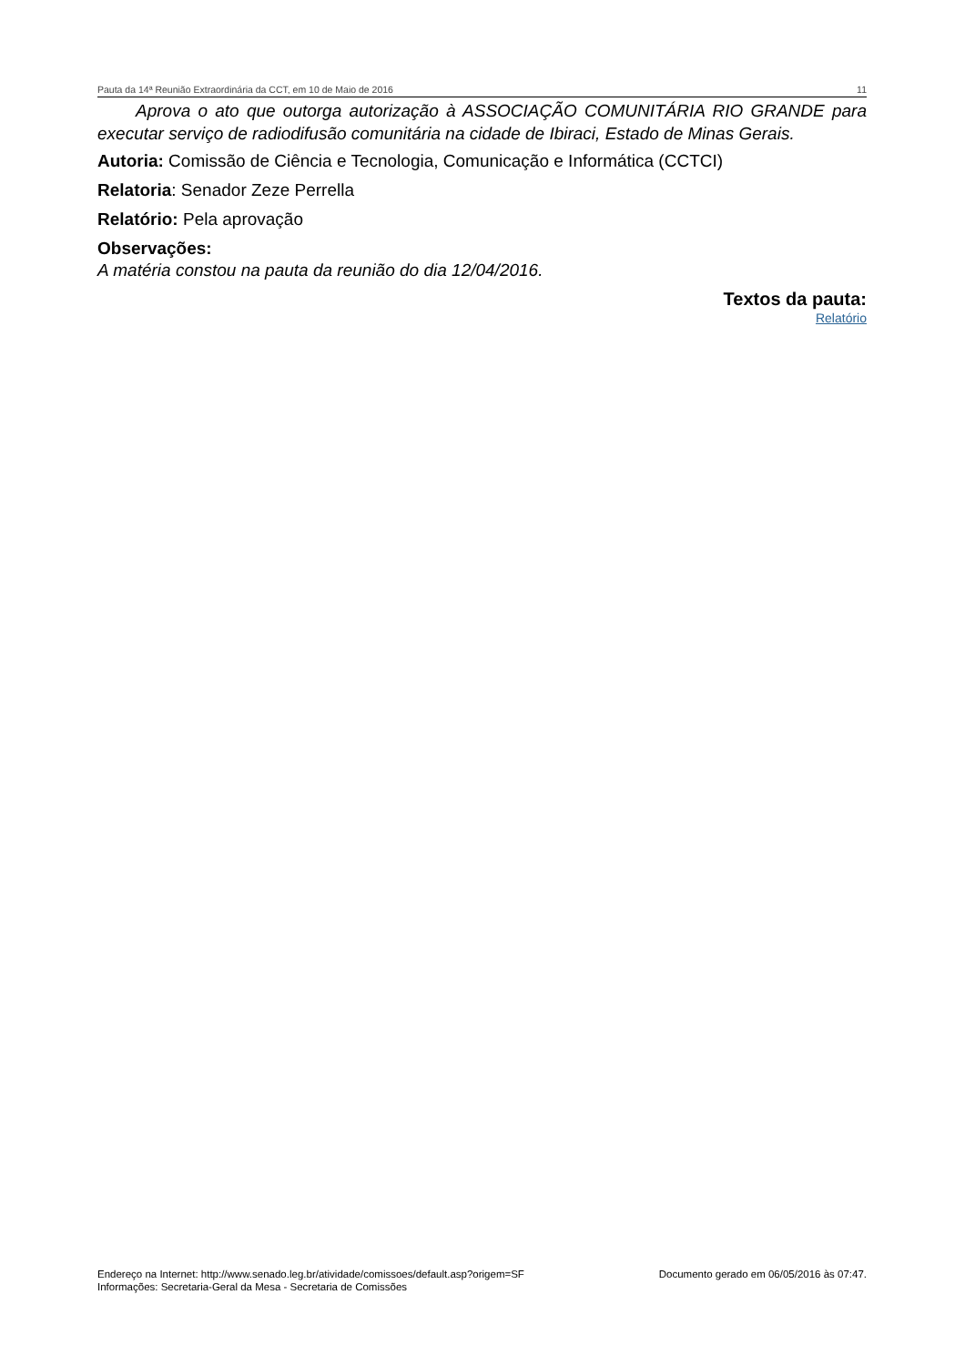Pauta da 14ª Reunião Extraordinária da CCT, em 10 de Maio de 2016 11
Aprova o ato que outorga autorização à ASSOCIAÇÃO COMUNITÁRIA RIO GRANDE para executar serviço de radiodifusão comunitária na cidade de Ibiraci, Estado de Minas Gerais.
Autoria: Comissão de Ciência e Tecnologia, Comunicação e Informática (CCTCI)
Relatoria: Senador Zeze Perrella
Relatório: Pela aprovação
Observações:
A matéria constou na pauta da reunião do dia 12/04/2016.
Textos da pauta:
Relatório
Endereço na Internet: http://www.senado.leg.br/atividade/comissoes/default.asp?origem=SF
Informações: Secretaria-Geral da Mesa - Secretaria de Comissões
Documento gerado em 06/05/2016 às 07:47.